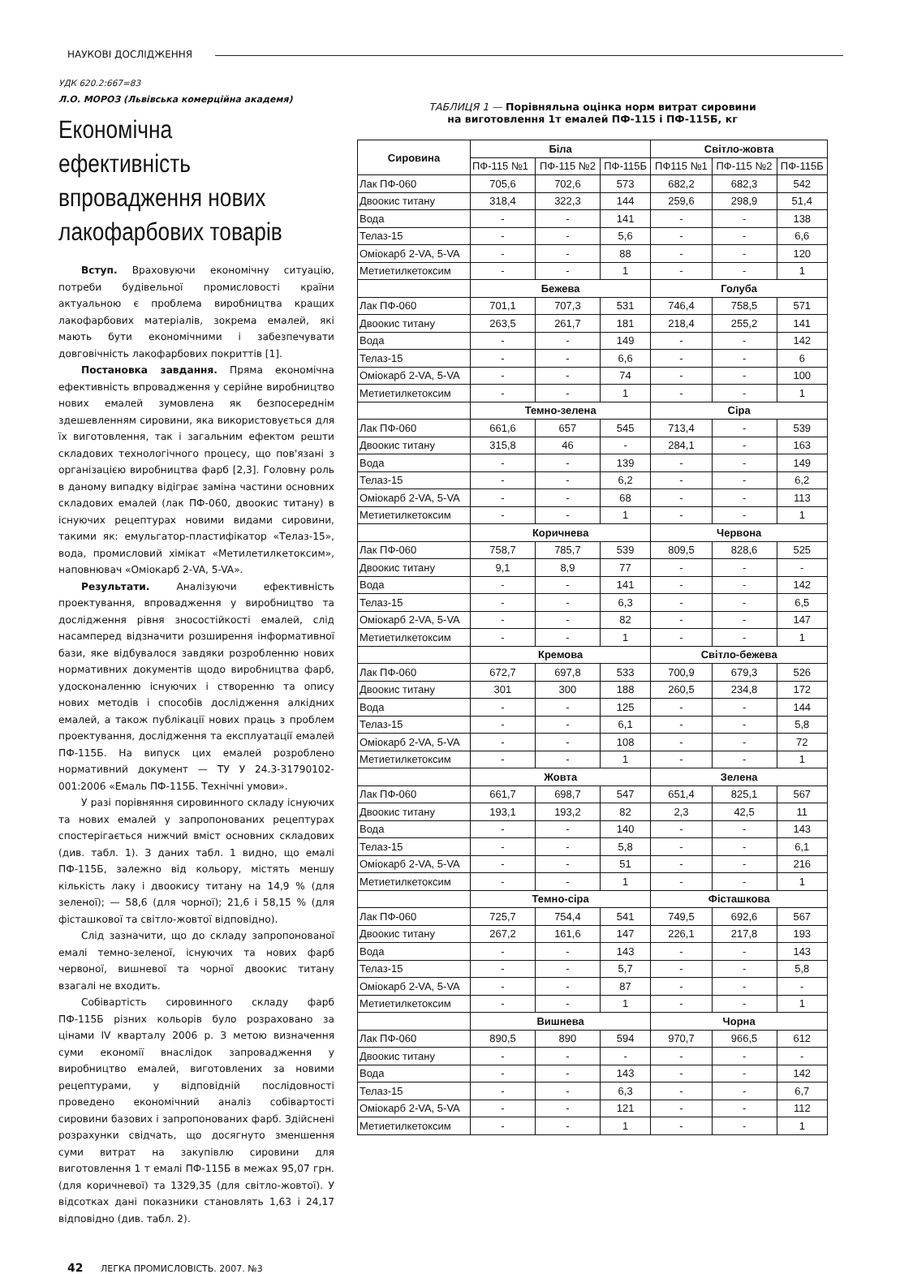НАУКОВІ ДОСЛІДЖЕННЯ
УДК 620.2:667=83
Л.О. МОРОЗ (Львівська комерційна академя)
Економічна ефективність впровадження нових лакофарбових товарів
Вступ. Враховуючи економічну ситуацію, потреби будівельної промисловості країни актуальною є проблема виробництва кращих лакофарбових матеріалів, зокрема емалей, які мають бути економічними і забезпечувати довговічність лакофарбових покриттів [1].
Постановка завдання. Пряма економічна ефективність впровадження у серійне виробництво нових емалей зумовлена як безпосереднім здешевленням сировини, яка використовується для їх виготовлення, так і загальним ефектом решти складових технологічного процесу, що пов'язані з організацією виробництва фарб [2,3]. Головну роль в даному випадку відіграє заміна частини основних складових емалей (лак ПФ-060, двоокис титану) в існуючих рецептурах новими видами сировини, такими як: емульгатор-пластифікатор «Телаз-15», вода, промисловий хімікат «Метилетилкетоксим», наповнювач «Оміокарб 2-VA, 5-VA».
Результати. Аналізуючи ефективність проектування, впровадження у виробництво та дослідження рівня зносостійкості емалей, слід насамперед відзначити розширення інформативної бази, яке відбувалося завдяки розробленню нових нормативних документів щодо виробництва фарб, удосконаленню існуючих і створенню та опису нових методів і способів дослідження алкідних емалей, а також публікації нових праць з проблем проектування, дослідження та експлуатації емалей ПФ-115Б. На випуск цих емалей розроблено нормативний документ — ТУ У 24.3-31790102-001:2006 «Емаль ПФ-115Б. Технічні умови».
У разі порівняння сировинного складу існуючих та нових емалей у запропонованих рецептурах спостерігається нижчий вміст основних складових (див. табл. 1). З даних табл. 1 видно, що емалі ПФ-115Б, залежно від кольору, містять меншу кількість лаку і двоокису титану на 14,9 % (для зеленої); — 58,6 (для чорної); 21,6 і 58,15 % (для фісташкової та світло-жовтої відповідно).
Слід зазначити, що до складу запропонованої емалі темно-зеленої, існуючих та нових фарб червоної, вишневої та чорної двоокис титану взагалі не входить.
Собівартість сировинного складу фарб ПФ-115Б різних кольорів було розраховано за цінами IV кварталу 2006 р. З метою визначення суми економії внаслідок запровадження у виробництво емалей, виготовлених за новими рецептурами, у відповідній послідовності проведено економічний аналіз собівартості сировини базових і запропонованих фарб. Здійснені розрахунки свідчать, що досягнуто зменшення суми витрат на закупівлю сировини для виготовлення 1 т емалі ПФ-115Б в межах 95,07 грн. (для коричневої) та 1329,35 (для світло-жовтої). У відсотках дані показники становлять 1,63 і 24,17 відповідно (див. табл. 2).
ТАБЛИЦЯ 1 — Порівняльна оцінка норм витрат сировини
на виготовлення 1т емалей ПФ-115 і ПФ-115Б, кг
| Сировина | Біла | | | Світло-жовта | | |
| --- | --- | --- | --- | --- | --- | --- |
| | ПФ-115 №1 | ПФ-115 №2 | ПФ-115Б | ПФ115 №1 | ПФ-115 №2 | ПФ-115Б |
| Лак ПФ-060 | 705,6 | 702,6 | 573 | 682,2 | 682,3 | 542 |
| Двоокис титану | 318,4 | 322,3 | 144 | 259,6 | 298,9 | 51,4 |
| Вода | - | - | 141 | - | - | 138 |
| Телаз-15 | - | - | 5,6 | - | - | 6,6 |
| Оміокарб 2-VA, 5-VA | - | - | 88 | - | - | 120 |
| Метиетилкетоксим | - | - | 1 | - | - | 1 |
| | Бежева | | | Голуба | | |
| Лак ПФ-060 | 701,1 | 707,3 | 531 | 746,4 | 758,5 | 571 |
| Двоокис титану | 263,5 | 261,7 | 181 | 218,4 | 255,2 | 141 |
| Вода | - | - | 149 | - | - | 142 |
| Телаз-15 | - | - | 6,6 | - | - | 6 |
| Оміокарб 2-VA, 5-VA | - | - | 74 | - | - | 100 |
| Метиетилкетоксим | - | - | 1 | - | - | 1 |
| | Темно-зелена | | | Сіра | | |
| Лак ПФ-060 | 661,6 | 657 | 545 | 713,4 | - | 539 |
| Двоокис титану | 315,8 | 46 | - | 284,1 | - | 163 |
| Вода | - | - | 139 | - | - | 149 |
| Телаз-15 | - | - | 6,2 | - | - | 6,2 |
| Оміокарб 2-VA, 5-VA | - | - | 68 | - | - | 113 |
| Метиетилкетоксим | - | - | 1 | - | - | 1 |
| | Коричнева | | | Червона | | |
| Лак ПФ-060 | 758,7 | 785,7 | 539 | 809,5 | 828,6 | 525 |
| Двоокис титану | 9,1 | 8,9 | 77 | - | - | - |
| Вода | - | - | 141 | - | - | 142 |
| Телаз-15 | - | - | 6,3 | - | - | 6,5 |
| Оміокарб 2-VA, 5-VA | - | - | 82 | - | - | 147 |
| Метиетилкетоксим | - | - | 1 | - | - | 1 |
| | Кремова | | | Світло-бежева | | |
| Лак ПФ-060 | 672,7 | 697,8 | 533 | 700,9 | 679,3 | 526 |
| Двоокис титану | 301 | 300 | 188 | 260,5 | 234,8 | 172 |
| Вода | - | - | 125 | - | - | 144 |
| Телаз-15 | - | - | 6,1 | - | - | 5,8 |
| Оміокарб 2-VA, 5-VA | - | - | 108 | - | - | 72 |
| Метиетилкетоксим | - | - | 1 | - | - | 1 |
| | Жовта | | | Зелена | | |
| Лак ПФ-060 | 661,7 | 698,7 | 547 | 651,4 | 825,1 | 567 |
| Двоокис титану | 193,1 | 193,2 | 82 | 2,3 | 42,5 | 11 |
| Вода | - | - | 140 | - | - | 143 |
| Телаз-15 | - | - | 5,8 | - | - | 6,1 |
| Оміокарб 2-VA, 5-VA | - | - | 51 | - | - | 216 |
| Метиетилкетоксим | - | - | 1 | - | - | 1 |
| | Темно-сіра | | | Фісташкова | | |
| Лак ПФ-060 | 725,7 | 754,4 | 541 | 749,5 | 692,6 | 567 |
| Двоокис титану | 267,2 | 161,6 | 147 | 226,1 | 217,8 | 193 |
| Вода | - | - | 143 | - | - | 143 |
| Телаз-15 | - | - | 5,7 | - | - | 5,8 |
| Оміокарб 2-VA, 5-VA | - | - | 87 | - | - | - |
| Метиетилкетоксим | - | - | 1 | - | - | 1 |
| | Вишнева | | | Чорна | | |
| Лак ПФ-060 | 890,5 | 890 | 594 | 970,7 | 966,5 | 612 |
| Двоокис титану | - | - | - | - | - | - |
| Вода | - | - | 143 | - | - | 142 |
| Телаз-15 | - | - | 6,3 | - | - | 6,7 |
| Оміокарб 2-VA, 5-VA | - | - | 121 | - | - | 112 |
| Метиетилкетоксим | - | - | 1 | - | - | 1 |
42 ЛЕГКА ПРОМИСЛОВІСТЬ. 2007. №3